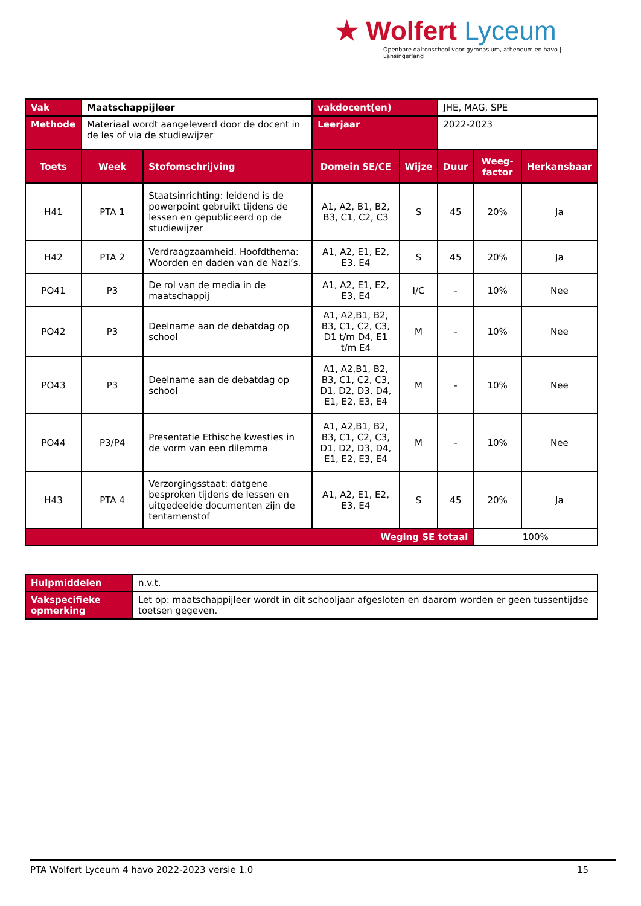★ Wolfert Lyceum
Openbare daltonschool voor gymnasium, atheneum en havo | Lansingerland
| Vak | Maatschappijleer | | vakdocent(en) | | JHE, MAG, SPE | | |
| Methode | Materiaal wordt aangeleverd door de docent in de les of via de studiewijzer | | Leerjaar | | 2022-2023 | | |
| Toets | Week | Stofomschrijving | Domein SE/CE | Wijze | Duur | Weeg-factor | Herkansbaar |
| H41 | PTA 1 | Staatsinrichting: leidend is de powerpoint gebruikt tijdens de lessen en gepubliceerd op de studiewijzer | A1, A2, B1, B2, B3, C1, C2, C3 | S | 45 | 20% | Ja |
| H42 | PTA 2 | Verdraagzaamheid. Hoofdthema: Woorden en daden van de Nazi’s. | A1, A2, E1, E2, E3, E4 | S | 45 | 20% | Ja |
| PO41 | P3 | De rol van de media in de maatschappij | A1, A2, E1, E2, E3, E4 | I/C | - | 10% | Nee |
| PO42 | P3 | Deelname aan de debatdag op school | A1, A2,B1, B2, B3, C1, C2, C3, D1 t/m D4, E1 t/m E4 | M | - | 10% | Nee |
| PO43 | P3 | Deelname aan de debatdag op school | A1, A2,B1, B2, B3, C1, C2, C3, D1, D2, D3, D4, E1, E2, E3, E4 | M | - | 10% | Nee |
| PO44 | P3/P4 | Presentatie Ethische kwesties in de vorm van een dilemma | A1, A2,B1, B2, B3, C1, C2, C3, D1, D2, D3, D4, E1, E2, E3, E4 | M | - | 10% | Nee |
| H43 | PTA 4 | Verzorgingsstaat: datgene besproken tijdens de lessen en uitgedeelde documenten zijn de tentamenstof | A1, A2, E1, E2, E3, E4 | S | 45 | 20% | Ja |
| Weging SE totaal | | | | | | 100% | |
| Hulpmiddelen | n.v.t. |
| Vakspecifieke opmerking | Let op: maatschappijleer wordt in dit schooljaar afgesloten en daarom worden er geen tussentijdse toetsen gegeven. |
PTA Wolfert Lyceum 4 havo 2022-2023 versie 1.0 15